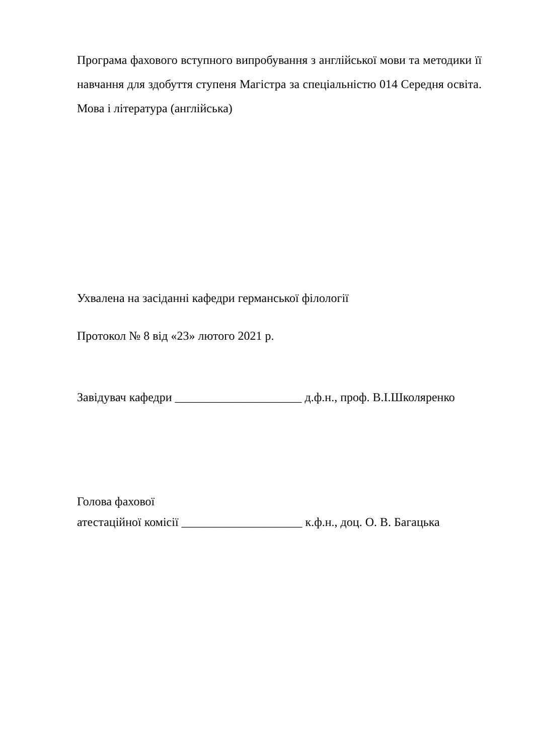Програма фахового вступного випробування з англійської мови та методики її навчання для здобуття ступеня Магістра за спеціальністю 014 Середня освіта. Мова і література (англійська)
Ухвалена на засіданні кафедри германської філології
Протокол № 8 від «23» лютого 2021 р.
Завідувач кафедри _____________________ д.ф.н., проф. В.І.Школяренко
Голова фахової
атестаційної комісії ____________________ к.ф.н., доц. О. В. Багацька